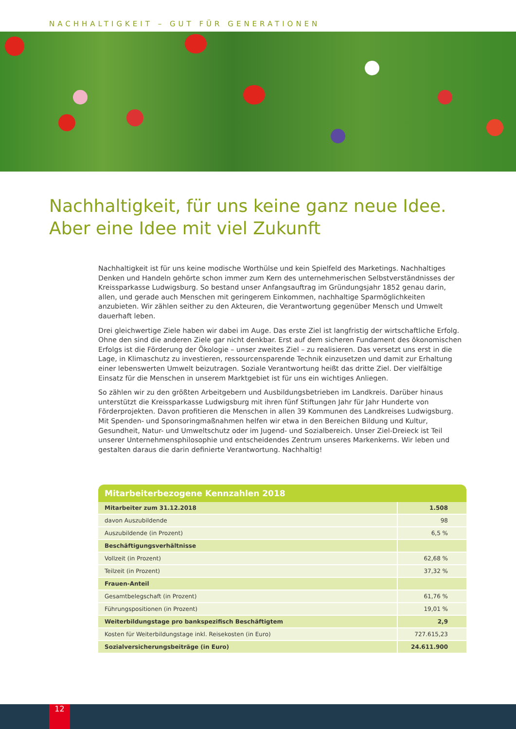NACHHALTIGKEIT – GUT FÜR GENERATIONEN
Nachhaltigkeit, für uns keine ganz neue Idee.
Aber eine Idee mit viel Zukunft
Nachhaltigkeit ist für uns keine modische Worthülse und kein Spielfeld des Marketings. Nachhaltiges Denken und Handeln gehörte schon immer zum Kern des unternehmerischen Selbstverständnisses der Kreissparkasse Ludwigsburg. So bestand unser Anfangsauftrag im Gründungsjahr 1852 genau darin, allen, und gerade auch Menschen mit geringerem Einkommen, nachhaltige Sparmöglichkeiten anzubieten. Wir zählen seither zu den Akteuren, die Verantwortung gegenüber Mensch und Umwelt dauerhaft leben.
Drei gleichwertige Ziele haben wir dabei im Auge. Das erste Ziel ist langfristig der wirtschaftliche Erfolg. Ohne den sind die anderen Ziele gar nicht denkbar. Erst auf dem sicheren Fundament des ökonomischen Erfolgs ist die Förderung der Ökologie – unser zweites Ziel – zu realisieren. Das versetzt uns erst in die Lage, in Klimaschutz zu investieren, ressourcensparende Technik einzusetzen und damit zur Erhaltung einer lebenswerten Umwelt beizutragen. Soziale Verantwortung heißt das dritte Ziel. Der vielfältige Einsatz für die Menschen in unserem Marktgebiet ist für uns ein wichtiges Anliegen.
So zählen wir zu den größten Arbeitgebern und Ausbildungsbetrieben im Landkreis. Darüber hinaus unterstützt die Kreissparkasse Ludwigsburg mit ihren fünf Stiftungen Jahr für Jahr Hunderte von Förderprojekten. Davon profitieren die Menschen in allen 39 Kommunen des Landkreises Ludwigsburg. Mit Spenden- und Sponsoringmaßnahmen helfen wir etwa in den Bereichen Bildung und Kultur, Gesundheit, Natur- und Umweltschutz oder im Jugend- und Sozialbereich. Unser Ziel-Dreieck ist Teil unserer Unternehmensphilosophie und entscheidendes Zentrum unseres Markenkerns. Wir leben und gestalten daraus die darin definierte Verantwortung. Nachhaltig!
Mitarbeiterbezogene Kennzahlen 2018
| Mitarbeiter zum 31.12.2018 | 1.508 |
| davon Auszubildende | 98 |
| Auszubildende (in Prozent) | 6,5 % |
| Beschäftigungsverhältnisse | |
| Vollzeit (in Prozent) | 62,68 % |
| Teilzeit (in Prozent) | 37,32 % |
| Frauen-Anteil | |
| Gesamtbelegschaft (in Prozent) | 61,76 % |
| Führungspositionen (in Prozent) | 19,01 % |
| Weiterbildungstage pro bankspezifisch Beschäftigtem | 2,9 |
| Kosten für Weiterbildungstage inkl. Reisekosten (in Euro) | 727.615,23 |
| Sozialversicherungsbeiträge (in Euro) | 24.611.900 |
12